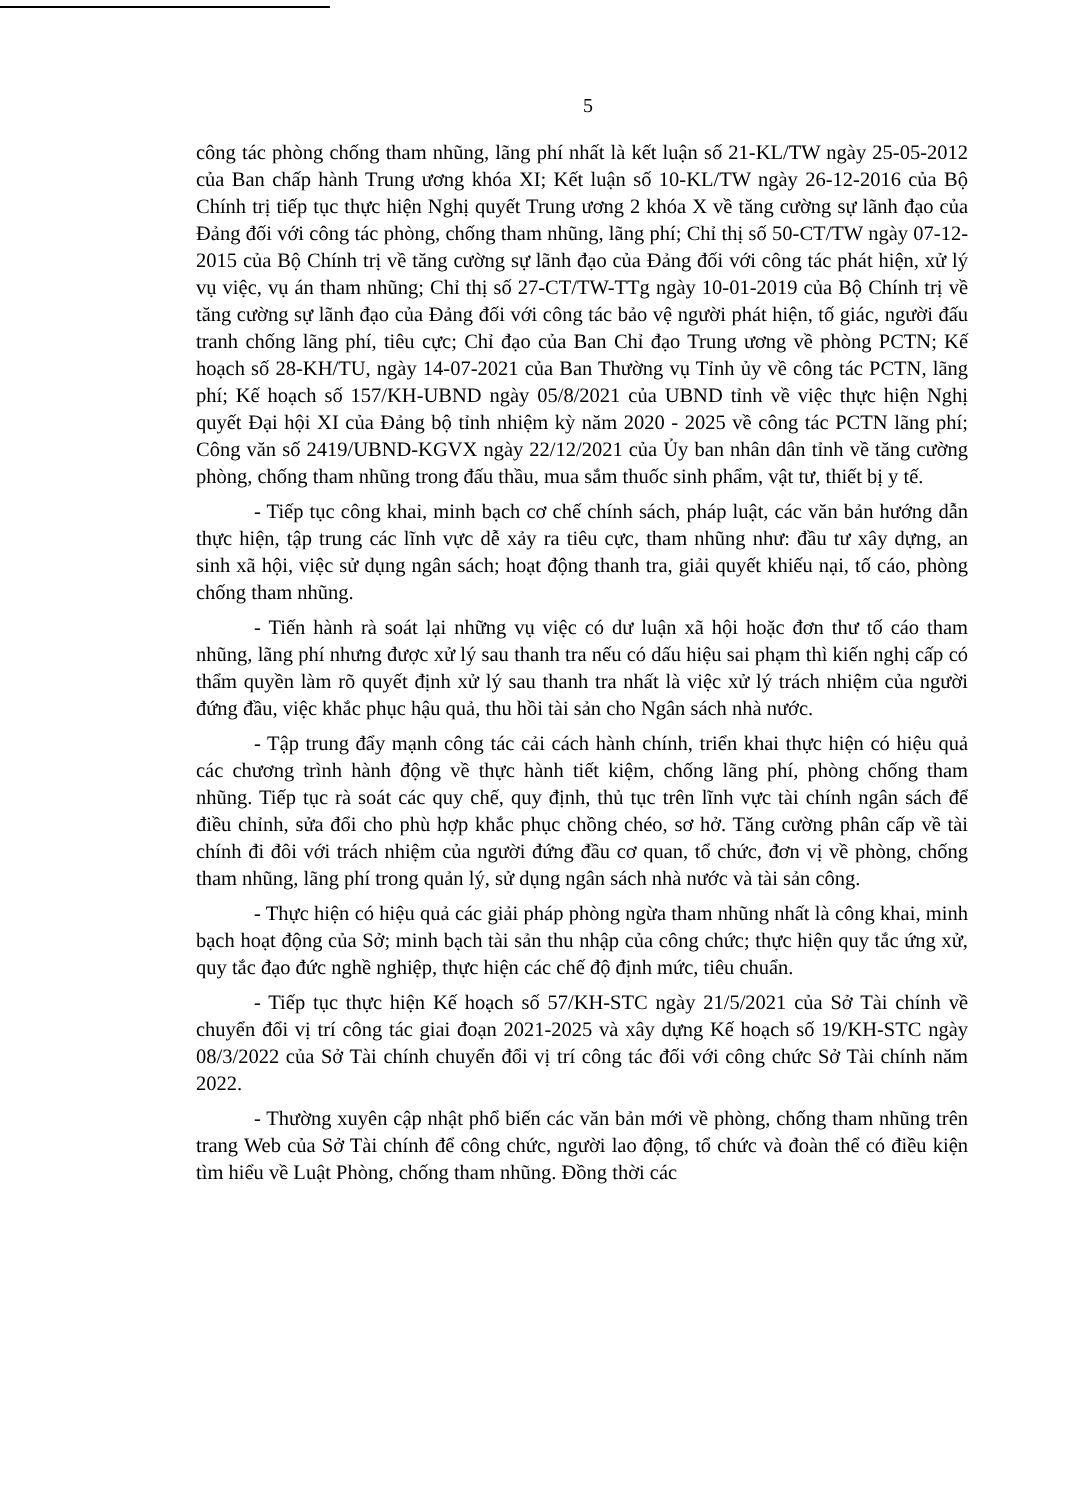5
công tác phòng chống tham nhũng, lãng phí nhất là kết luận số 21-KL/TW ngày 25-05-2012 của Ban chấp hành Trung ương khóa XI; Kết luận số 10-KL/TW ngày 26-12-2016 của Bộ Chính trị tiếp tục thực hiện Nghị quyết Trung ương 2 khóa X về tăng cường sự lãnh đạo của Đảng đối với công tác phòng, chống tham nhũng, lãng phí; Chỉ thị số 50-CT/TW ngày 07-12-2015 của Bộ Chính trị về tăng cường sự lãnh đạo của Đảng đối với công tác phát hiện, xử lý vụ việc, vụ án tham nhũng; Chỉ thị số 27-CT/TW-TTg ngày 10-01-2019 của Bộ Chính trị về tăng cường sự lãnh đạo của Đảng đối với công tác bảo vệ người phát hiện, tố giác, người đấu tranh chống lãng phí, tiêu cực; Chỉ đạo của Ban Chỉ đạo Trung ương về phòng PCTN; Kế hoạch số 28-KH/TU, ngày 14-07-2021 của Ban Thường vụ Tỉnh ủy về công tác PCTN, lãng phí; Kế hoạch số 157/KH-UBND ngày 05/8/2021 của UBND tỉnh về việc thực hiện Nghị quyết Đại hội XI của Đảng bộ tỉnh nhiệm kỳ năm 2020 - 2025 về công tác PCTN lãng phí; Công văn số 2419/UBND-KGVX ngày 22/12/2021 của Ủy ban nhân dân tỉnh về tăng cường phòng, chống tham nhũng trong đấu thầu, mua sắm thuốc sinh phẩm, vật tư, thiết bị y tế.
- Tiếp tục công khai, minh bạch cơ chế chính sách, pháp luật, các văn bản hướng dẫn thực hiện, tập trung các lĩnh vực dễ xảy ra tiêu cực, tham nhũng như: đầu tư xây dựng, an sinh xã hội, việc sử dụng ngân sách; hoạt động thanh tra, giải quyết khiếu nại, tố cáo, phòng chống tham nhũng.
- Tiến hành rà soát lại những vụ việc có dư luận xã hội hoặc đơn thư tố cáo tham nhũng, lãng phí nhưng được xử lý sau thanh tra nếu có dấu hiệu sai phạm thì kiến nghị cấp có thẩm quyền làm rõ quyết định xử lý sau thanh tra nhất là việc xử lý trách nhiệm của người đứng đầu, việc khắc phục hậu quả, thu hồi tài sản cho Ngân sách nhà nước.
- Tập trung đẩy mạnh công tác cải cách hành chính, triển khai thực hiện có hiệu quả các chương trình hành động về thực hành tiết kiệm, chống lãng phí, phòng chống tham nhũng. Tiếp tục rà soát các quy chế, quy định, thủ tục trên lĩnh vực tài chính ngân sách để điều chỉnh, sửa đổi cho phù hợp khắc phục chồng chéo, sơ hở. Tăng cường phân cấp về tài chính đi đôi với trách nhiệm của người đứng đầu cơ quan, tổ chức, đơn vị về phòng, chống tham nhũng, lãng phí trong quản lý, sử dụng ngân sách nhà nước và tài sản công.
- Thực hiện có hiệu quả các giải pháp phòng ngừa tham nhũng nhất là công khai, minh bạch hoạt động của Sở; minh bạch tài sản thu nhập của công chức; thực hiện quy tắc ứng xử, quy tắc đạo đức nghề nghiệp, thực hiện các chế độ định mức, tiêu chuẩn.
- Tiếp tục thực hiện Kế hoạch số 57/KH-STC ngày 21/5/2021 của Sở Tài chính về chuyển đổi vị trí công tác giai đoạn 2021-2025 và xây dựng Kế hoạch số 19/KH-STC ngày 08/3/2022 của Sở Tài chính chuyển đổi vị trí công tác đối với công chức Sở Tài chính năm 2022.
- Thường xuyên cập nhật phổ biến các văn bản mới về phòng, chống tham nhũng trên trang Web của Sở Tài chính để công chức, người lao động, tổ chức và đoàn thể có điều kiện tìm hiểu về Luật Phòng, chống tham nhũng. Đồng thời các